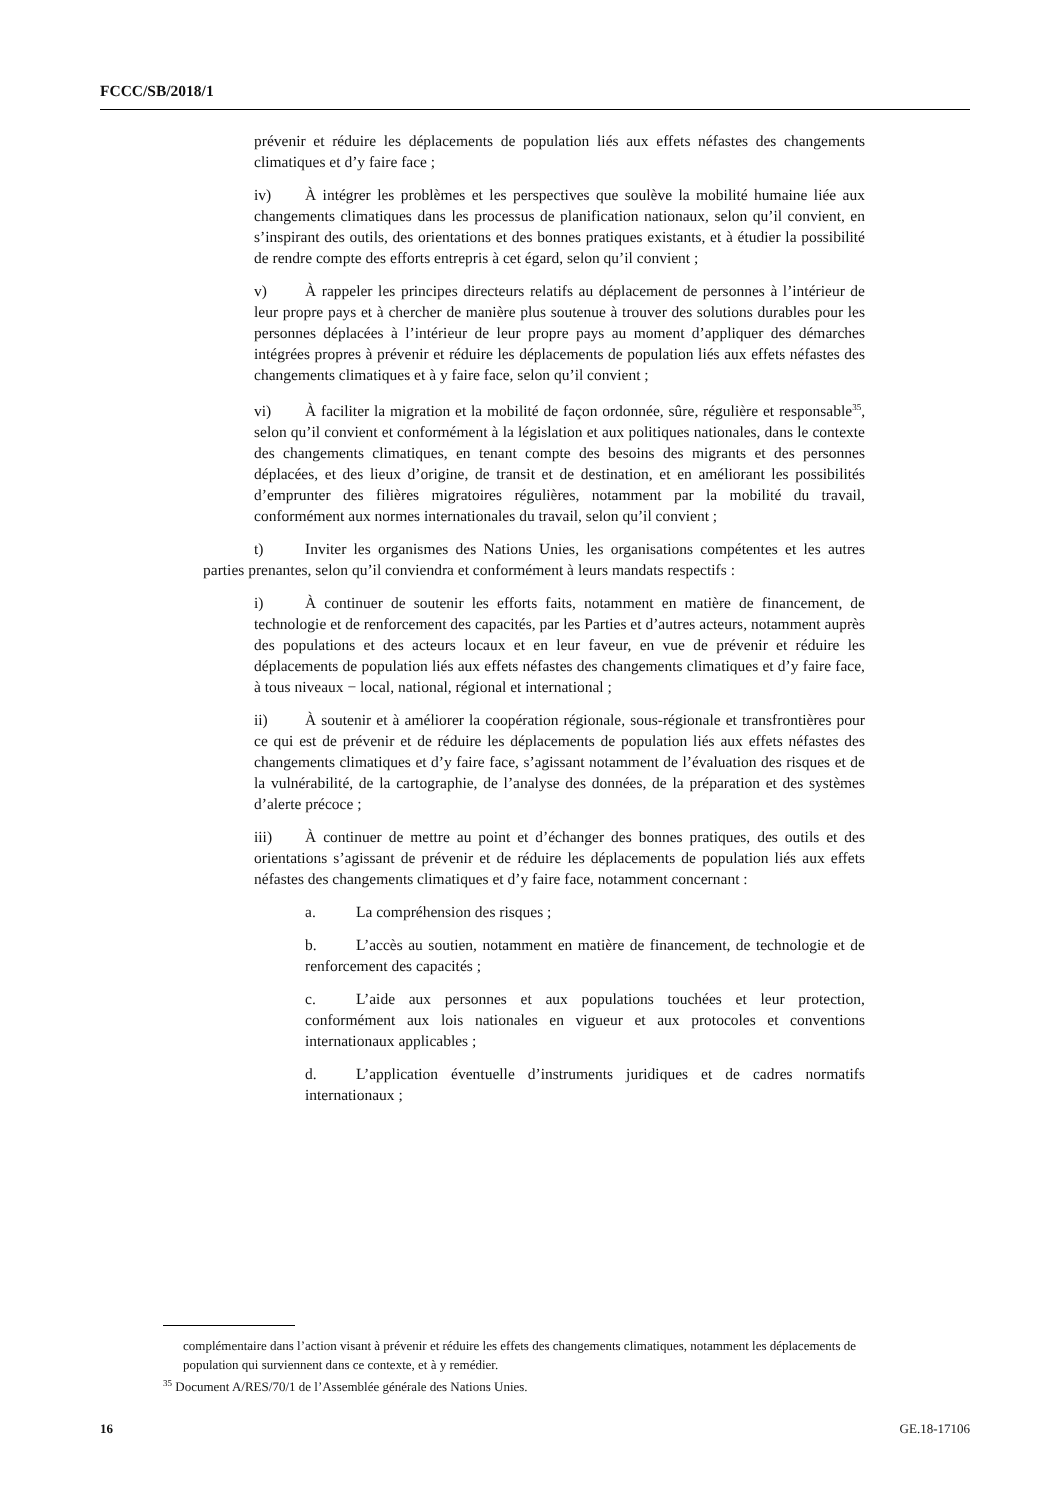FCCC/SB/2018/1
prévenir et réduire les déplacements de population liés aux effets néfastes des changements climatiques et d’y faire face ;
iv) À intégrer les problèmes et les perspectives que soulève la mobilité humaine liée aux changements climatiques dans les processus de planification nationaux, selon qu’il convient, en s’inspirant des outils, des orientations et des bonnes pratiques existants, et à étudier la possibilité de rendre compte des efforts entrepris à cet égard, selon qu’il convient ;
v) À rappeler les principes directeurs relatifs au déplacement de personnes à l’intérieur de leur propre pays et à chercher de manière plus soutenue à trouver des solutions durables pour les personnes déplacées à l’intérieur de leur propre pays au moment d’appliquer des démarches intégrées propres à prévenir et réduire les déplacements de population liés aux effets néfastes des changements climatiques et à y faire face, selon qu’il convient ;
vi) À faciliter la migration et la mobilité de façon ordonnée, sûre, régulière et responsable<sup>35</sup>, selon qu’il convient et conformément à la législation et aux politiques nationales, dans le contexte des changements climatiques, en tenant compte des besoins des migrants et des personnes déplacées, et des lieux d’origine, de transit et de destination, et en améliorant les possibilités d’emprunter des filières migratoires régulières, notamment par la mobilité du travail, conformément aux normes internationales du travail, selon qu’il convient ;
t) Inviter les organismes des Nations Unies, les organisations compétentes et les autres parties prenantes, selon qu’il conviendra et conformément à leurs mandats respectifs :
i) À continuer de soutenir les efforts faits, notamment en matière de financement, de technologie et de renforcement des capacités, par les Parties et d’autres acteurs, notamment auprès des populations et des acteurs locaux et en leur faveur, en vue de prévenir et réduire les déplacements de population liés aux effets néfastes des changements climatiques et d’y faire face, à tous niveaux − local, national, régional et international ;
ii) À soutenir et à améliorer la coopération régionale, sous-régionale et transfrontières pour ce qui est de prévenir et de réduire les déplacements de population liés aux effets néfastes des changements climatiques et d’y faire face, s’agissant notamment de l’évaluation des risques et de la vulnérabilité, de la cartographie, de l’analyse des données, de la préparation et des systèmes d’alerte précoce ;
iii) À continuer de mettre au point et d’échanger des bonnes pratiques, des outils et des orientations s’agissant de prévenir et de réduire les déplacements de population liés aux effets néfastes des changements climatiques et d’y faire face, notamment concernant :
a. La compréhension des risques ;
b. L’accès au soutien, notamment en matière de financement, de technologie et de renforcement des capacités ;
c. L’aide aux personnes et aux populations touchées et leur protection, conformément aux lois nationales en vigueur et aux protocoles et conventions internationaux applicables ;
d. L’application éventuelle d’instruments juridiques et de cadres normatifs internationaux ;
complémentaire dans l’action visant à prévenir et réduire les effets des changements climatiques, notamment les déplacements de population qui surviennent dans ce contexte, et à y remédier.
<sup>35</sup> Document A/RES/70/1 de l’Assemblée générale des Nations Unies.
16 GE.18-17106